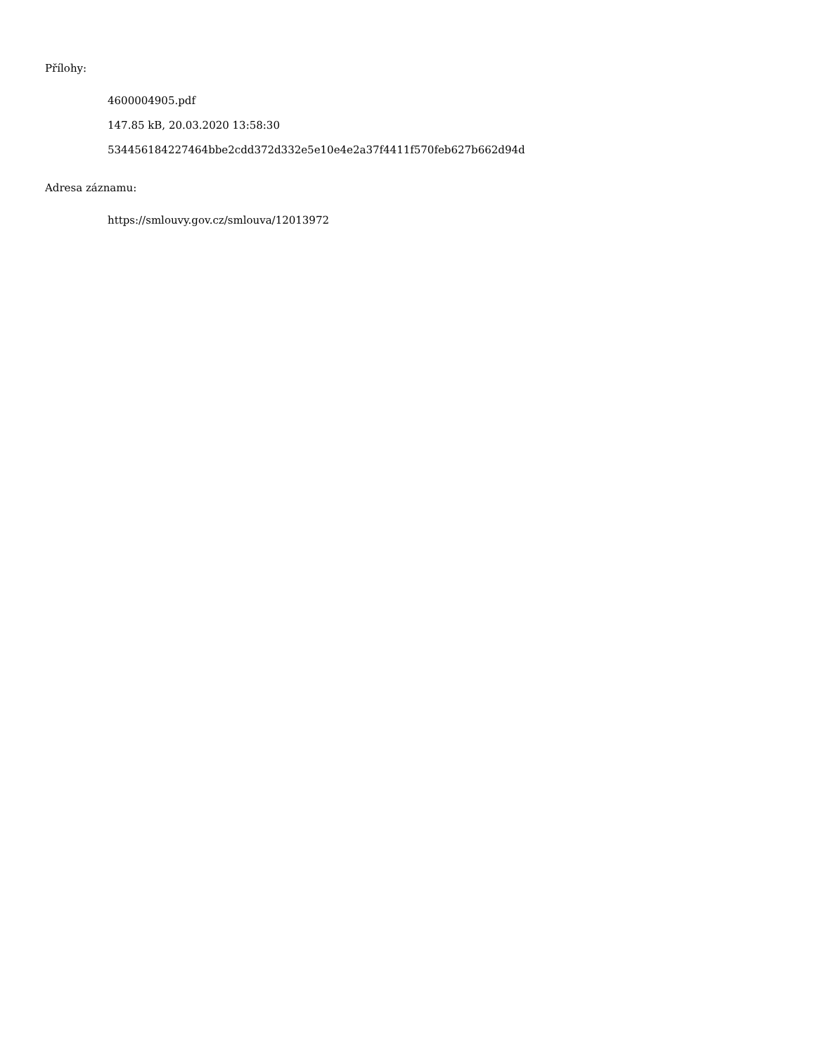Přílohy:
4600004905.pdf
147.85 kB, 20.03.2020 13:58:30
534456184227464bbe2cdd372d332e5e10e4e2a37f4411f570feb627b662d94d
Adresa záznamu:
https://smlouvy.gov.cz/smlouva/12013972